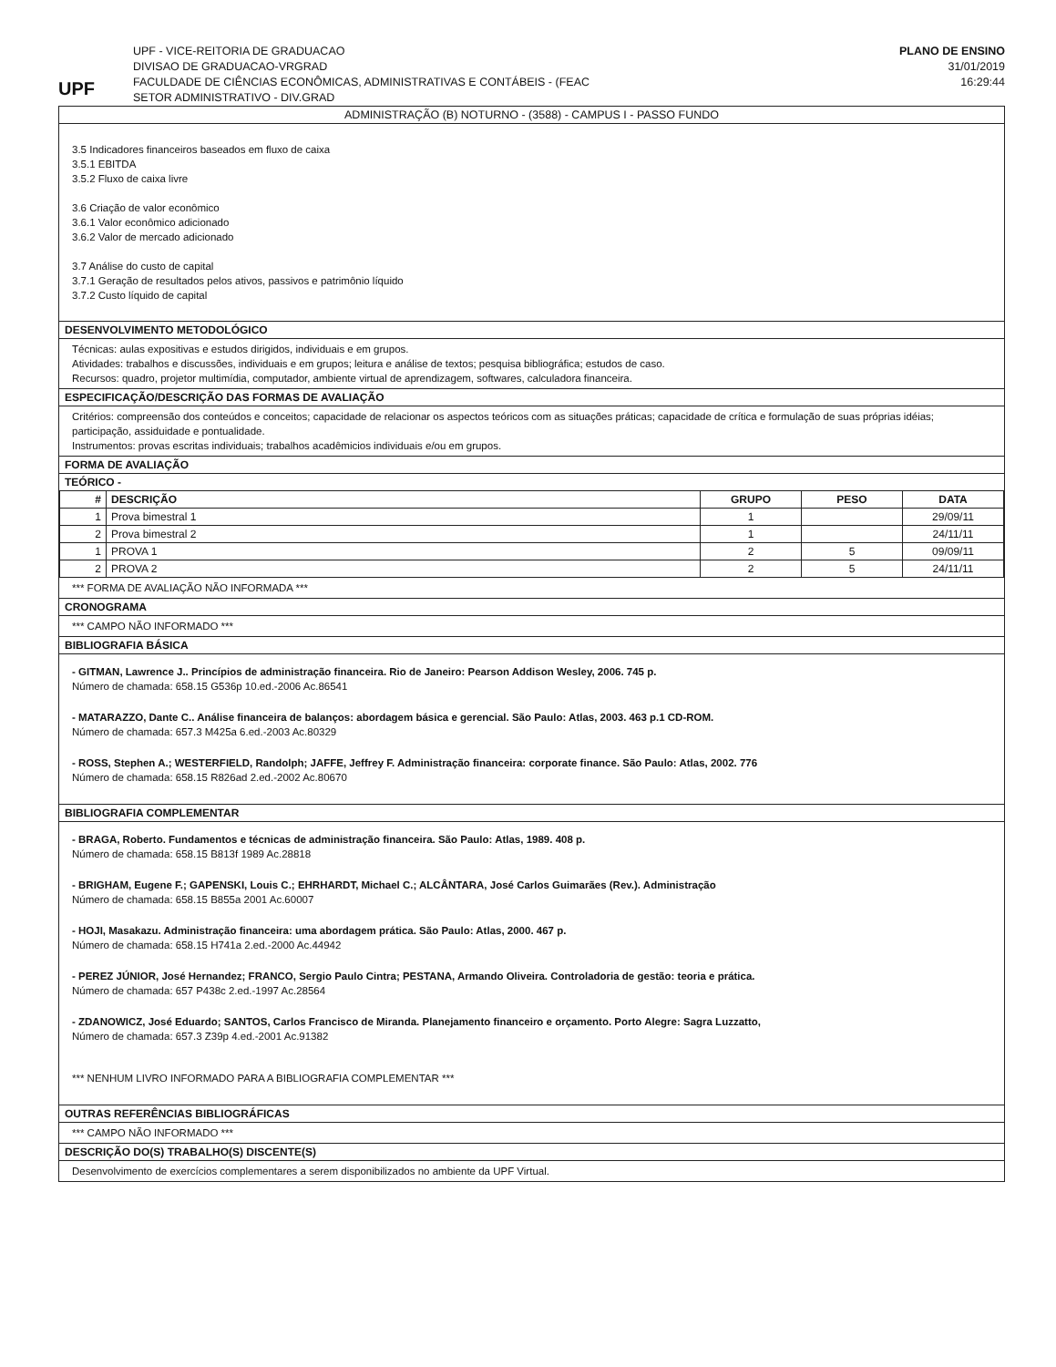UPF
UPF - VICE-REITORIA DE GRADUACAO
DIVISAO DE GRADUACAO-VRGRAD
FACULDADE DE CIÊNCIAS ECONÔMICAS, ADMINISTRATIVAS E CONTÁBEIS - (FEAC
SETOR ADMINISTRATIVO - DIV.GRAD
PLANO DE ENSINO
31/01/2019
16:29:44
ADMINISTRAÇÃO (B) NOTURNO - (3588) - CAMPUS I - PASSO FUNDO
3.5 Indicadores financeiros baseados em fluxo de caixa
3.5.1 EBITDA
3.5.2 Fluxo de caixa livre
3.6 Criação de valor econômico
3.6.1 Valor econômico adicionado
3.6.2 Valor de mercado adicionado
3.7 Análise do custo de capital
3.7.1 Geração de resultados pelos ativos, passivos e patrimônio líquido
3.7.2 Custo líquido de capital
DESENVOLVIMENTO METODOLÓGICO
Técnicas: aulas expositivas e estudos dirigidos, individuais e em grupos.
Atividades: trabalhos e discussões, individuais e em grupos; leitura e análise de textos; pesquisa bibliográfica; estudos de caso.
Recursos: quadro, projetor multimídia, computador, ambiente virtual de aprendizagem, softwares, calculadora financeira.
ESPECIFICAÇÃO/DESCRIÇÃO DAS FORMAS DE AVALIAÇÃO
Critérios: compreensão dos conteúdos e conceitos; capacidade de relacionar os aspectos teóricos com as situações práticas; capacidade de crítica e formulação de suas próprias idéias; participação, assiduidade e pontualidade.
Instrumentos: provas escritas individuais; trabalhos acadêmicios individuais e/ou em grupos.
FORMA DE AVALIAÇÃO
TEÓRICO -
| # | DESCRIÇÃO | GRUPO | PESO | DATA |
| --- | --- | --- | --- | --- |
| 1 | Prova bimestral 1 | 1 | | 29/09/11 |
| 2 | Prova bimestral 2 | 1 | | 24/11/11 |
| 1 | PROVA 1 | 2 | 5 | 09/09/11 |
| 2 | PROVA 2 | 2 | 5 | 24/11/11 |
*** FORMA DE AVALIAÇÃO NÃO INFORMADA ***
CRONOGRAMA
*** CAMPO NÃO INFORMADO ***
BIBLIOGRAFIA BÁSICA
- GITMAN, Lawrence J.. Princípios de administração financeira. Rio de Janeiro: Pearson Addison Wesley, 2006. 745 p.
Número de chamada: 658.15 G536p 10.ed.-2006 Ac.86541
- MATARAZZO, Dante C.. Análise financeira de balanços: abordagem básica e gerencial. São Paulo: Atlas, 2003. 463 p.1 CD-ROM.
Número de chamada: 657.3 M425a 6.ed.-2003 Ac.80329
- ROSS, Stephen A.; WESTERFIELD, Randolph; JAFFE, Jeffrey F. Administração financeira: corporate finance. São Paulo: Atlas, 2002. 776
Número de chamada: 658.15 R826ad 2.ed.-2002 Ac.80670
BIBLIOGRAFIA COMPLEMENTAR
- BRAGA, Roberto. Fundamentos e técnicas de administração financeira. São Paulo: Atlas, 1989. 408 p.
Número de chamada: 658.15 B813f 1989 Ac.28818
- BRIGHAM, Eugene F.; GAPENSKI, Louis C.; EHRHARDT, Michael C.; ALCÂNTARA, José Carlos Guimarães (Rev.). Administração
Número de chamada: 658.15 B855a 2001 Ac.60007
- HOJI, Masakazu. Administração financeira: uma abordagem prática. São Paulo: Atlas, 2000. 467 p.
Número de chamada: 658.15 H741a 2.ed.-2000 Ac.44942
- PEREZ JÚNIOR, José Hernandez; FRANCO, Sergio Paulo Cintra; PESTANA, Armando Oliveira. Controladoria de gestão: teoria e prática.
Número de chamada: 657 P438c 2.ed.-1997 Ac.28564
- ZDANOWICZ, José Eduardo; SANTOS, Carlos Francisco de Miranda. Planejamento financeiro e orçamento. Porto Alegre: Sagra Luzzatto,
Número de chamada: 657.3 Z39p 4.ed.-2001 Ac.91382
*** NENHUM LIVRO INFORMADO PARA A BIBLIOGRAFIA COMPLEMENTAR ***
OUTRAS REFERÊNCIAS BIBLIOGRÁFICAS
*** CAMPO NÃO INFORMADO ***
DESCRIÇÃO DO(S) TRABALHO(S) DISCENTE(S)
Desenvolvimento de exercícios complementares a serem disponibilizados no ambiente da UPF Virtual.